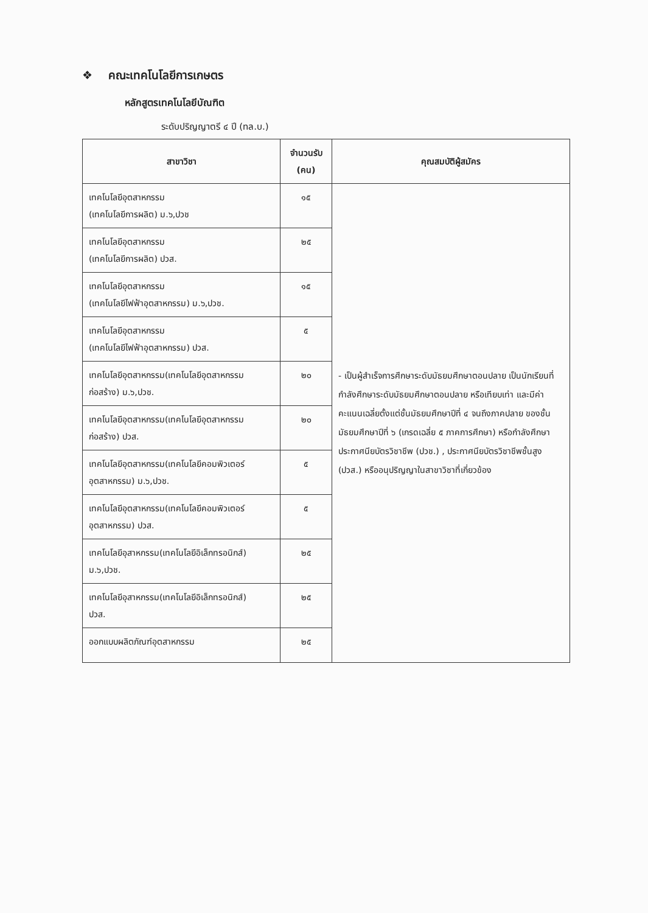❖ คณะเทคโนโลยีการเกษตร
หลักสูตรเทคโนโลยีบัณฑิต
ระดับปริญญาตรี ๔ ปี (ทล.บ.)
| สาขาวิชา | จำนวนรับ (คน) | คุณสมบัติผู้สมัคร |
| --- | --- | --- |
| เทคโนโลยีอุตสาหกรรม (เทคโนโลยีการผลิต) ม.๖,ปวช | ๑๕ | - เป็นผู้สำเร็จการศึกษาระดับมัธยมศึกษาตอนปลาย เป็นนักเรียนที่กำลังศึกษาระดับมัธยมศึกษาตอนปลาย หรือเทียบเท่า และมีค่าคะแนนเฉลี่ยตั้งแต่ชั้นมัธยมศึกษาปีที่ ๔ จนถึงภาคปลาย ของชั้นมัธยมศึกษาปีที่ ๖ (เกรดเฉลี่ย ๕ ภาคการศึกษา) หรือกำลังศึกษาประกาศนียบัตรวิชาชีพ (ปวช.) , ประกาศนียบัตรวิชาชีพชั้นสูง (ปวส.) หรืออนุปริญญาในสาขาวิชาที่เกี่ยวข้อง |
| เทคโนโลยีอุตสาหกรรม (เทคโนโลยีการผลิต) ปวส. | ๒๕ | |
| เทคโนโลยีอุตสาหกรรม (เทคโนโลยีไฟฟ้าอุตสาหกรรม) ม.๖,ปวช. | ๑๕ | |
| เทคโนโลยีอุตสาหกรรม (เทคโนโลยีไฟฟ้าอุตสาหกรรม) ปวส. | ๕ | |
| เทคโนโลยีอุตสาหกรรม(เทคโนโลยีอุตสาหกรรม ก่อสร้าง) ม.๖,ปวช. | ๒๐ | |
| เทคโนโลยีอุตสาหกรรม(เทคโนโลยีอุตสาหกรรม ก่อสร้าง) ปวส. | ๒๐ | |
| เทคโนโลยีอุตสาหกรรม(เทคโนโลยีคอมพิวเตอร์ อุตสาหกรรม) ม.๖,ปวช. | ๕ | |
| เทคโนโลยีอุตสาหกรรม(เทคโนโลยีคอมพิวเตอร์ อุตสาหกรรม) ปวส. | ๕ | |
| เทคโนโลยีอุสาหกรรม(เทคโนโลยีอิเล็กทรอนิกส์) ม.๖,ปวช. | ๒๕ | |
| เทคโนโลยีอุสาหกรรม(เทคโนโลยีอิเล็กทรอนิกส์) ปวส. | ๒๕ | |
| ออกแบบผลิตภัณฑ์อุตสาหกรรม | ๒๕ | |